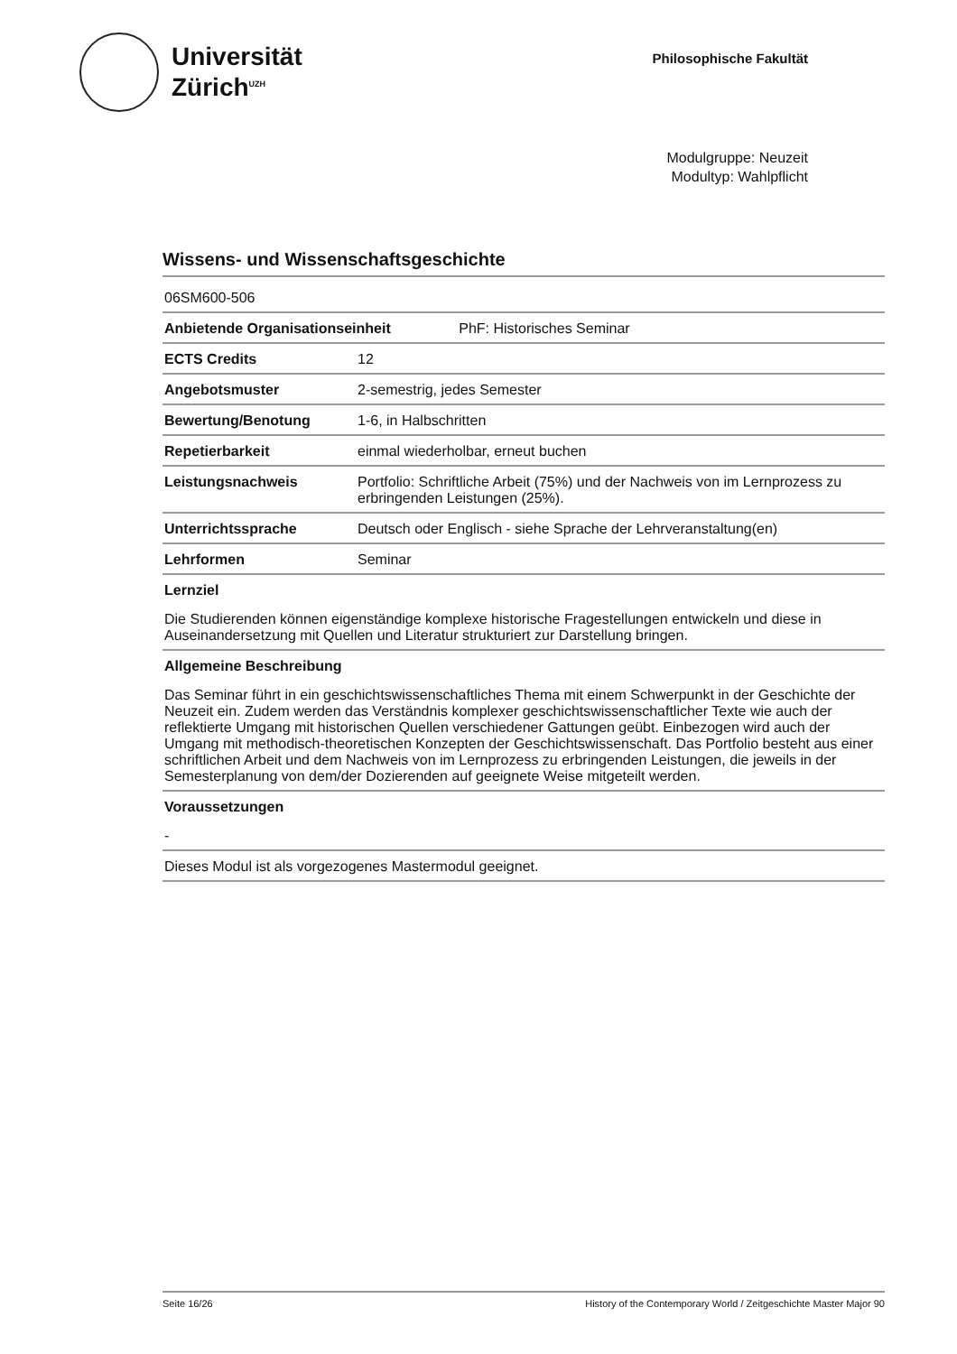Universität
Zürich<sup>UZH</sup>
Philosophische Fakultät
Modulgruppe: Neuzeit
Modultyp: Wahlpflicht
Wissens- und Wissenschaftsgeschichte
| 06SM600-506 | |
| Anbietende Organisationseinheit PhF: Historisches Seminar | |
| ECTS Credits | 12 |
| Angebotsmuster | 2-semestrig, jedes Semester |
| Bewertung/Benotung | 1-6, in Halbschritten |
| Repetierbarkeit | einmal wiederholbar, erneut buchen |
| Leistungsnachweis | Portfolio: Schriftliche Arbeit (75%) und der Nachweis von im Lernprozess zu erbringenden Leistungen (25%). |
| Unterrichtssprache | Deutsch oder Englisch - siehe Sprache der Lehrveranstaltung(en) |
| Lehrformen | Seminar |
Lernziel
Die Studierenden können eigenständige komplexe historische Fragestellungen entwickeln und diese in Auseinandersetzung mit Quellen und Literatur strukturiert zur Darstellung bringen.
Allgemeine Beschreibung
Das Seminar führt in ein geschichtswissenschaftliches Thema mit einem Schwerpunkt in der Geschichte der Neuzeit ein. Zudem werden das Verständnis komplexer geschichtswissenschaftlicher Texte wie auch der reflektierte Umgang mit historischen Quellen verschiedener Gattungen geübt. Einbezogen wird auch der Umgang mit methodisch-theoretischen Konzepten der Geschichtswissenschaft. Das Portfolio besteht aus einer schriftlichen Arbeit und dem Nachweis von im Lernprozess zu erbringenden Leistungen, die jeweils in der Semesterplanung von dem/der Dozierenden auf geeignete Weise mitgeteilt werden.
Voraussetzungen
-
Dieses Modul ist als vorgezogenes Mastermodul geeignet.
Seite 16/26 History of the Contemporary World / Zeitgeschichte Master Major 90